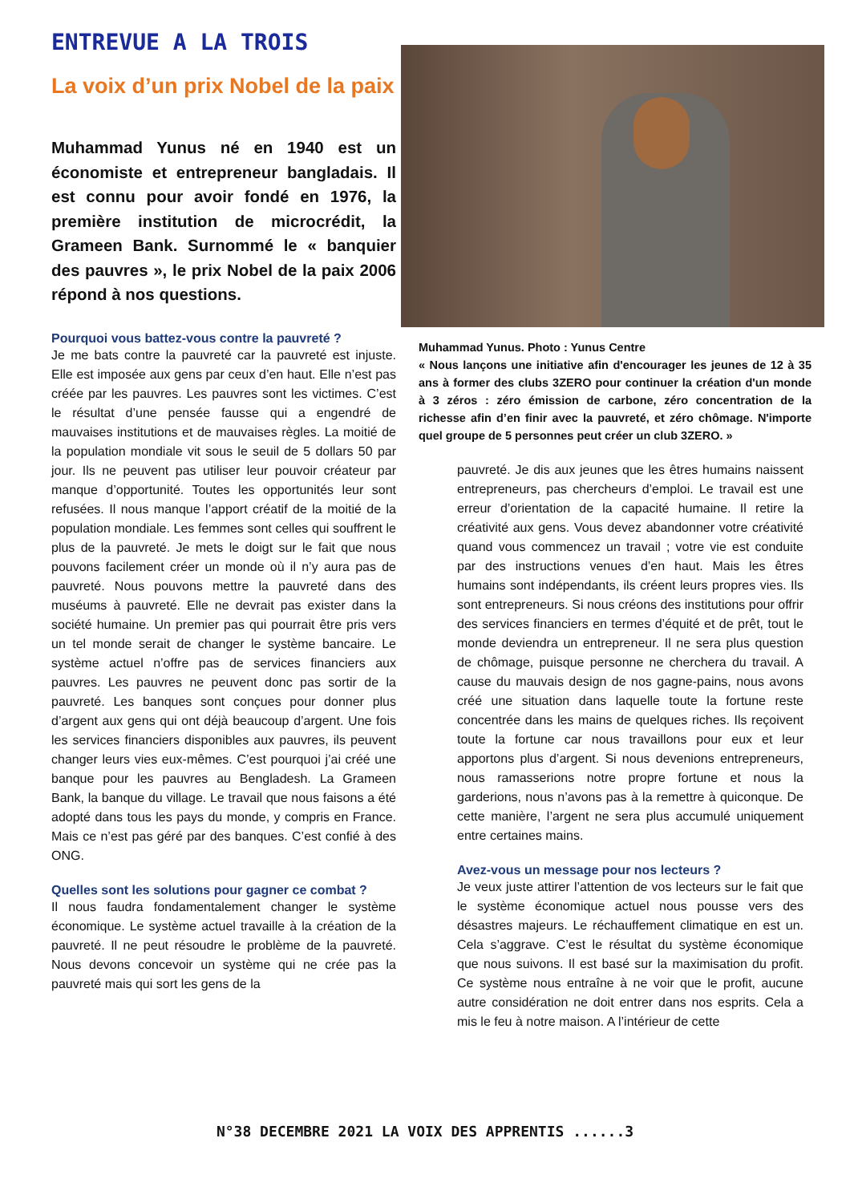ENTREVUE A LA TROIS
La voix d’un prix Nobel de la paix
Muhammad Yunus né en 1940 est un économiste et entrepreneur bangladais. Il est connu pour avoir fondé en 1976, la première institution de microcrédit, la Grameen Bank. Surnommé le « banquier des pauvres », le prix Nobel de la paix 2006 répond à nos questions.
Pourquoi vous battez-vous contre la pauvreté ?
Je me bats contre la pauvreté car la pauvreté est injuste. Elle est imposée aux gens par ceux d’en haut. Elle n’est pas créée par les pauvres. Les pauvres sont les victimes. C’est le résultat d’une pensée fausse qui a engendré de mauvaises institutions et de mauvaises règles. La moitié de la population mondiale vit sous le seuil de 5 dollars 50 par jour. Ils ne peuvent pas utiliser leur pouvoir créateur par manque d’opportunité. Toutes les opportunités leur sont refusées. Il nous manque l’apport créatif de la moitié de la population mondiale. Les femmes sont celles qui souffrent le plus de la pauvreté. Je mets le doigt sur le fait que nous pouvons facilement créer un monde où il n’y aura pas de pauvreté. Nous pouvons mettre la pauvreté dans des muséums à pauvreté. Elle ne devrait pas exister dans la société humaine. Un premier pas qui pourrait être pris vers un tel monde serait de changer le système bancaire. Le système actuel n’offre pas de services financiers aux pauvres. Les pauvres ne peuvent donc pas sortir de la pauvreté. Les banques sont conçues pour donner plus d’argent aux gens qui ont déjà beaucoup d’argent. Une fois les services financiers disponibles aux pauvres, ils peuvent changer leurs vies eux-mêmes. C’est pourquoi j’ai créé une banque pour les pauvres au Bengladesh. La Grameen Bank, la banque du village. Le travail que nous faisons a été adopté dans tous les pays du monde, y compris en France. Mais ce n’est pas géré par des banques. C’est confié à des ONG.
Quelles sont les solutions pour gagner ce combat ?
Il nous faudra fondamentalement changer le système économique. Le système actuel travaille à la création de la pauvreté. Il ne peut résoudre le problème de la pauvreté. Nous devons concevoir un système qui ne crée pas la pauvreté mais qui sort les gens de la
Muhammad Yunus. Photo : Yunus Centre
« Nous lançons une initiative afin d'encourager les jeunes de 12 à 35 ans à former des clubs 3ZERO pour continuer la création d'un monde à 3 zéros : zéro émission de carbone, zéro concentration de la richesse afin d’en finir avec la pauvreté, et zéro chômage. N'importe quel groupe de 5 personnes peut créer un club 3ZERO. »
pauvreté. Je dis aux jeunes que les êtres humains naissent entrepreneurs, pas chercheurs d’emploi. Le travail est une erreur d’orientation de la capacité humaine. Il retire la créativité aux gens. Vous devez abandonner votre créativité quand vous commencez un travail ; votre vie est conduite par des instructions venues d’en haut. Mais les êtres humains sont indépendants, ils créent leurs propres vies. Ils sont entrepreneurs. Si nous créons des institutions pour offrir des services financiers en termes d’équité et de prêt, tout le monde deviendra un entrepreneur. Il ne sera plus question de chômage, puisque personne ne cherchera du travail. A cause du mauvais design de nos gagne-pains, nous avons créé une situation dans laquelle toute la fortune reste concentrée dans les mains de quelques riches. Ils reçoivent toute la fortune car nous travaillons pour eux et leur apportons plus d’argent. Si nous devenions entrepreneurs, nous ramasserions notre propre fortune et nous la garderions, nous n’avons pas à la remettre à quiconque. De cette manière, l’argent ne sera plus accumulé uniquement entre certaines mains.
Avez-vous un message pour nos lecteurs ?
Je veux juste attirer l’attention de vos lecteurs sur le fait que le système économique actuel nous pousse vers des désastres majeurs. Le réchauffement climatique en est un. Cela s’aggrave. C’est le résultat du système économique que nous suivons. Il est basé sur la maximisation du profit. Ce système nous entraîne à ne voir que le profit, aucune autre considération ne doit entrer dans nos esprits. Cela a mis le feu à notre maison. A l’intérieur de cette
N°38 DECEMBRE 2021 LA VOIX DES APPRENTIS ......3